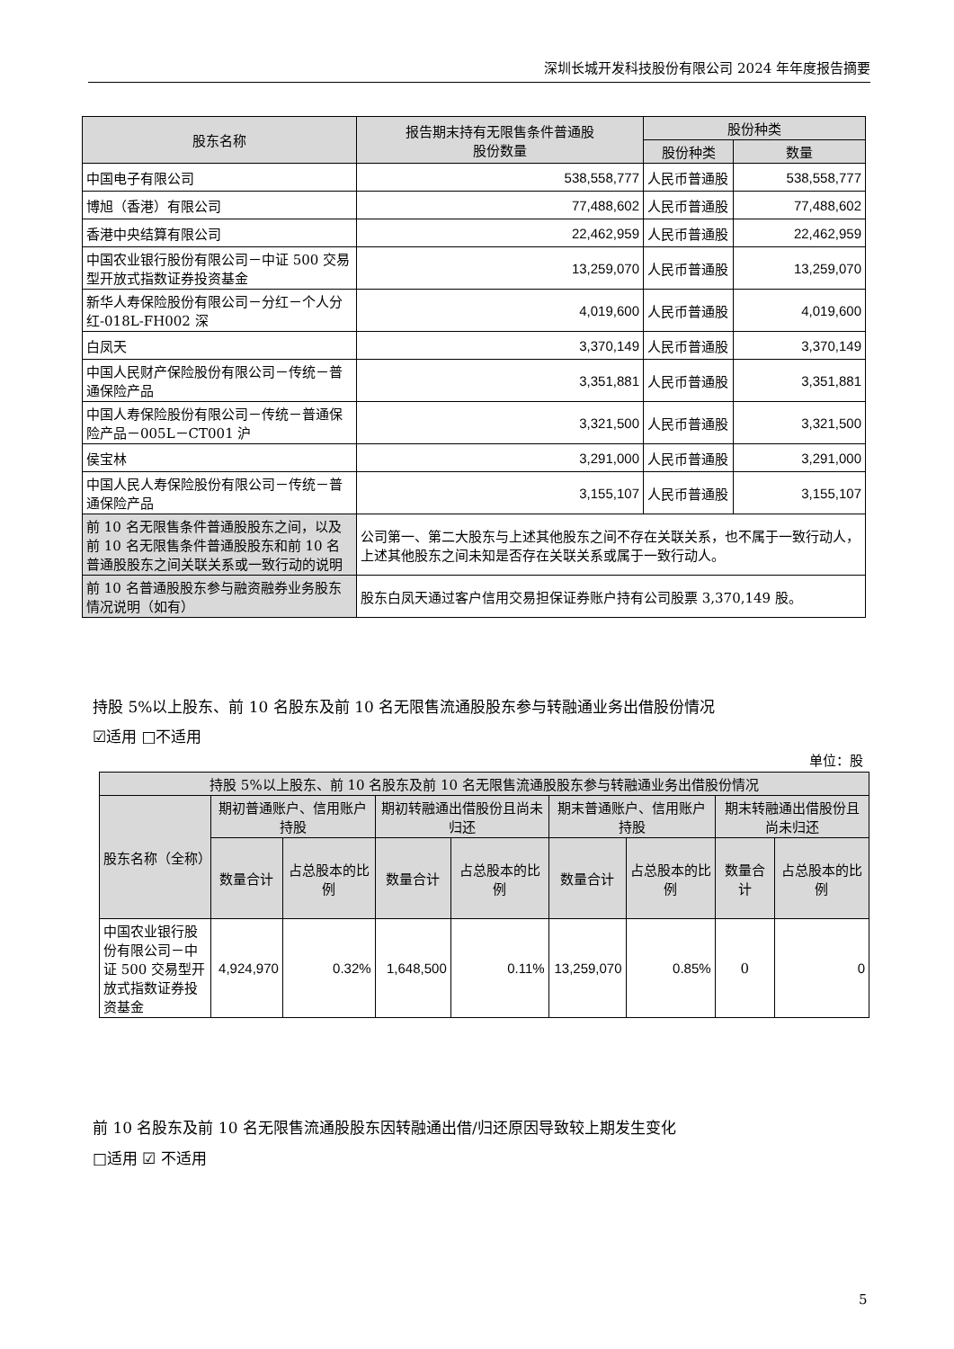深圳长城开发科技股份有限公司 2024 年年度报告摘要
| 股东名称 | 报告期末持有无限售条件普通股 股份数量 | 股份种类 | |
| --- | --- | --- | --- |
| | | 股份种类 | 数量 |
| 中国电子有限公司 | 538,558,777 | 人民币普通股 | 538,558,777 |
| 博旭（香港）有限公司 | 77,488,602 | 人民币普通股 | 77,488,602 |
| 香港中央结算有限公司 | 22,462,959 | 人民币普通股 | 22,462,959 |
| 中国农业银行股份有限公司－中证 500 交易型开放式指数证券投资基金 | 13,259,070 | 人民币普通股 | 13,259,070 |
| 新华人寿保险股份有限公司－分红－个人分红-018L-FH002 深 | 4,019,600 | 人民币普通股 | 4,019,600 |
| 白凤天 | 3,370,149 | 人民币普通股 | 3,370,149 |
| 中国人民财产保险股份有限公司－传统－普通保险产品 | 3,351,881 | 人民币普通股 | 3,351,881 |
| 中国人寿保险股份有限公司－传统－普通保险产品－005L－CT001 沪 | 3,321,500 | 人民币普通股 | 3,321,500 |
| 侯宝林 | 3,291,000 | 人民币普通股 | 3,291,000 |
| 中国人民人寿保险股份有限公司－传统－普通保险产品 | 3,155,107 | 人民币普通股 | 3,155,107 |
| 前 10 名无限售条件普通股股东之间，以及前 10 名无限售条件普通股股东和前 10 名普通股股东之间关联关系或一致行动的说明 | 公司第一、第二大股东与上述其他股东之间不存在关联关系，也不属于一致行动人，上述其他股东之间未知是否存在关联关系或属于一致行动人。 | | |
| 前 10 名普通股股东参与融资融券业务股东情况说明（如有） | 股东白凤天通过客户信用交易担保证券账户持有公司股票 3,370,149 股。 | | |
持股 5%以上股东、前 10 名股东及前 10 名无限售流通股股东参与转融通业务出借股份情况
☑适用 □不适用
单位：股
| 持股 5%以上股东、前 10 名股东及前 10 名无限售流通股股东参与转融通业务出借股份情况 | | | | | | | | |
| --- | --- | --- | --- | --- | --- | --- | --- | --- |
| 股东名称（全称） | 期初普通账户、信用账户持股 | | 期初转融通出借股份且尚未归还 | | 期末普通账户、信用账户持股 | | 期末转融通出借股份且尚未归还 | |
| | 数量合计 | 占总股本的比例 | 数量合计 | 占总股本的比例 | 数量合计 | 占总股本的比例 | 数量合计 | 占总股本的比例 |
| 中国农业银行股份有限公司－中证 500 交易型开放式指数证券投资基金 | 4,924,970 | 0.32% | 1,648,500 | 0.11% | 13,259,070 | 0.85% | 0 | 0 |
前 10 名股东及前 10 名无限售流通股股东因转融通出借/归还原因导致较上期发生变化
□适用 ☑ 不适用
5